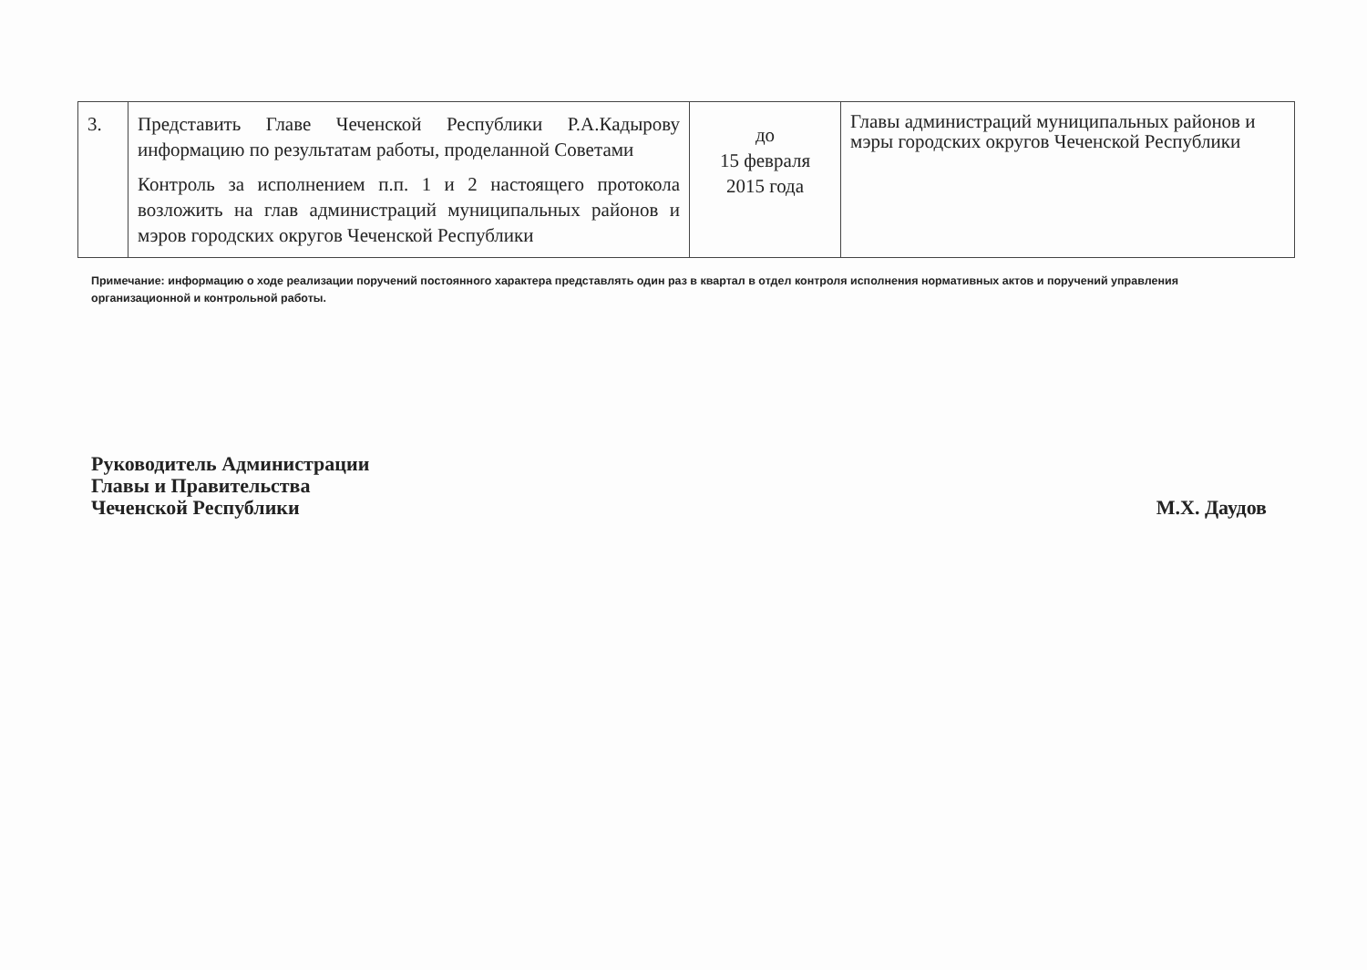| 3. | Представить Главе Чеченской Республики Р.А.Кадырову информацию по результатам работы, проделанной Советами Контроль за исполнением п.п. 1 и 2 настоящего протокола возложить на глав администраций муниципальных районов и мэров городских округов Чеченской Республики | до 15 февраля 2015 года | Главы администраций муниципальных районов и мэры городских округов Чеченской Республики |
Примечание: информацию о ходе реализации поручений постоянного характера представлять один раз в квартал в отдел контроля исполнения нормативных актов и поручений управления организационной и контрольной работы.
Руководитель Администрации
Главы и Правительства
Чеченской Республики
М.Х. Даудов